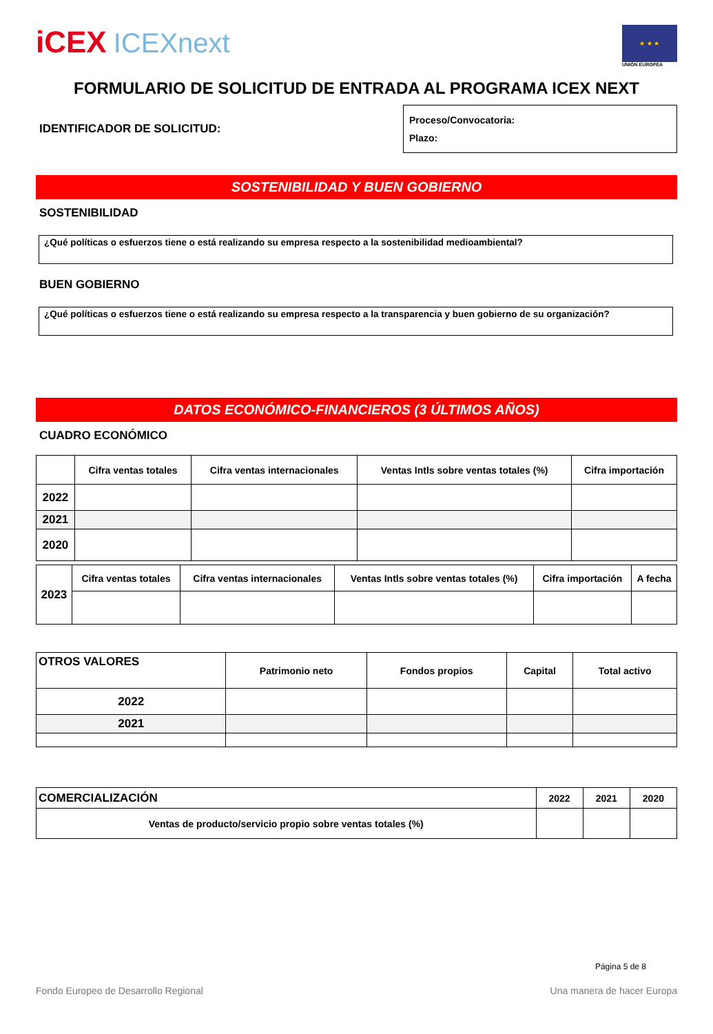iCEX ICEXnext
★ ★ ★
UNIÓN EUROPEA
FORMULARIO DE SOLICITUD DE ENTRADA AL PROGRAMA ICEX NEXT
IDENTIFICADOR DE SOLICITUD:
Proceso/Convocatoria:
Plazo:
SOSTENIBILIDAD Y BUEN GOBIERNO
SOSTENIBILIDAD
¿Qué políticas o esfuerzos tiene o está realizando su empresa respecto a la sostenibilidad medioambiental?
BUEN GOBIERNO
¿Qué políticas o esfuerzos tiene o está realizando su empresa respecto a la transparencia y buen gobierno de su organización?
DATOS ECONÓMICO-FINANCIEROS (3 ÚLTIMOS AÑOS)
CUADRO ECONÓMICO
| | Cifra ventas totales | Cifra ventas internacionales | Ventas Intls sobre ventas totales (%) | Cifra importación |
| 2022 | | | | |
| 2021 | | | | |
| 2020 | | | | |
| 2023 | Cifra ventas totales | Cifra ventas internacionales | Ventas Intls sobre ventas totales (%) | Cifra importación | A fecha |
| OTROS VALORES | Patrimonio neto | Fondos propios | Capital | Total activo |
| --- | --- | --- | --- | --- |
| 2022 | | | | |
| 2021 | | | | |
| COMERCIALIZACIÓN | 2022 | 2021 | 2020 |
| --- | --- | --- | --- |
| Ventas de producto/servicio propio sobre ventas totales (%) | | | |
Página 5 de 8
Fondo Europeo de Desarrollo Regional Una manera de hacer Europa